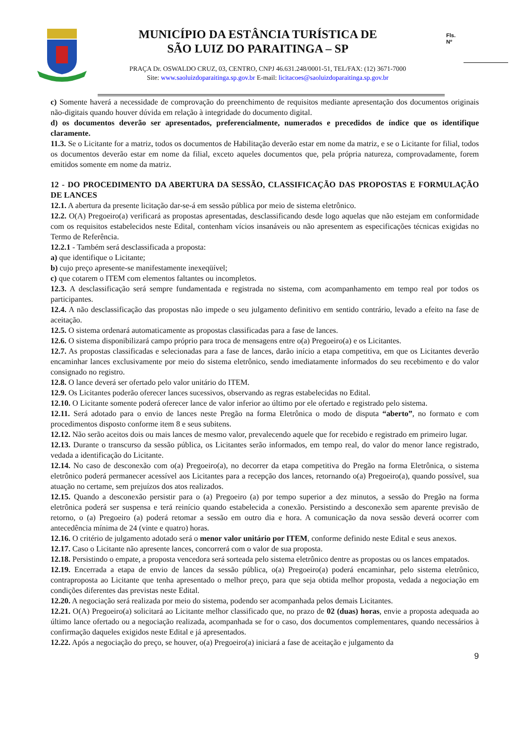MUNICÍPIO DA ESTÂNCIA TURÍSTICA DE
SÃO LUIZ DO PARAITINGA – SP
Fls.
Nº
PRAÇA Dr. OSWALDO CRUZ, 03, CENTRO, CNPJ 46.631.248/0001-51, TEL/FAX: (12) 3671-7000
Site: www.saoluizdoparaitinga.sp.gov.br E-mail: licitacoes@saoluizdoparaitinga.sp.gov.br
c) Somente haverá a necessidade de comprovação do preenchimento de requisitos mediante apresentação dos documentos originais não-digitais quando houver dúvida em relação à integridade do documento digital.
d) os documentos deverão ser apresentados, preferencialmente, numerados e precedidos de índice que os identifique claramente.
11.3. Se o Licitante for a matriz, todos os documentos de Habilitação deverão estar em nome da matriz, e se o Licitante for filial, todos os documentos deverão estar em nome da filial, exceto aqueles documentos que, pela própria natureza, comprovadamente, forem emitidos somente em nome da matriz.
12 - DO PROCEDIMENTO DA ABERTURA DA SESSÃO, CLASSIFICAÇÃO DAS PROPOSTAS E FORMULAÇÃO DE LANCES
12.1. A abertura da presente licitação dar-se-á em sessão pública por meio de sistema eletrônico.
12.2. O(A) Pregoeiro(a) verificará as propostas apresentadas, desclassificando desde logo aquelas que não estejam em conformidade com os requisitos estabelecidos neste Edital, contenham vícios insanáveis ou não apresentem as especificações técnicas exigidas no Termo de Referência.
12.2.1 - Também será desclassificada a proposta:
a) que identifique o Licitante;
b) cujo preço apresente-se manifestamente inexeqüível;
c) que cotarem o ITEM com elementos faltantes ou incompletos.
12.3. A desclassificação será sempre fundamentada e registrada no sistema, com acompanhamento em tempo real por todos os participantes.
12.4. A não desclassificação das propostas não impede o seu julgamento definitivo em sentido contrário, levado a efeito na fase de aceitação.
12.5. O sistema ordenará automaticamente as propostas classificadas para a fase de lances.
12.6. O sistema disponibilizará campo próprio para troca de mensagens entre o(a) Pregoeiro(a) e os Licitantes.
12.7. As propostas classificadas e selecionadas para a fase de lances, darão início a etapa competitiva, em que os Licitantes deverão encaminhar lances exclusivamente por meio do sistema eletrônico, sendo imediatamente informados do seu recebimento e do valor consignado no registro.
12.8. O lance deverá ser ofertado pelo valor unitário do ITEM.
12.9. Os Licitantes poderão oferecer lances sucessivos, observando as regras estabelecidas no Edital.
12.10. O Licitante somente poderá oferecer lance de valor inferior ao último por ele ofertado e registrado pelo sistema.
12.11. Será adotado para o envio de lances neste Pregão na forma Eletrônica o modo de disputa “aberto”, no formato e com procedimentos disposto conforme item 8 e seus subitens.
12.12. Não serão aceitos dois ou mais lances de mesmo valor, prevalecendo aquele que for recebido e registrado em primeiro lugar.
12.13. Durante o transcurso da sessão pública, os Licitantes serão informados, em tempo real, do valor do menor lance registrado, vedada a identificação do Licitante.
12.14. No caso de desconexão com o(a) Pregoeiro(a), no decorrer da etapa competitiva do Pregão na forma Eletrônica, o sistema eletrônico poderá permanecer acessível aos Licitantes para a recepção dos lances, retornando o(a) Pregoeiro(a), quando possível, sua atuação no certame, sem prejuízos dos atos realizados.
12.15. Quando a desconexão persistir para o (a) Pregoeiro (a) por tempo superior a dez minutos, a sessão do Pregão na forma eletrônica poderá ser suspensa e terá reinício quando estabelecida a conexão. Persistindo a desconexão sem aparente previsão de retorno, o (a) Pregoeiro (a) poderá retomar a sessão em outro dia e hora. A comunicação da nova sessão deverá ocorrer com antecedência mínima de 24 (vinte e quatro) horas.
12.16. O critério de julgamento adotado será o menor valor unitário por ITEM, conforme definido neste Edital e seus anexos.
12.17. Caso o Licitante não apresente lances, concorrerá com o valor de sua proposta.
12.18. Persistindo o empate, a proposta vencedora será sorteada pelo sistema eletrônico dentre as propostas ou os lances empatados.
12.19. Encerrada a etapa de envio de lances da sessão pública, o(a) Pregoeiro(a) poderá encaminhar, pelo sistema eletrônico, contraproposta ao Licitante que tenha apresentado o melhor preço, para que seja obtida melhor proposta, vedada a negociação em condições diferentes das previstas neste Edital.
12.20. A negociação será realizada por meio do sistema, podendo ser acompanhada pelos demais Licitantes.
12.21. O(A) Pregoeiro(a) solicitará ao Licitante melhor classificado que, no prazo de 02 (duas) horas, envie a proposta adequada ao último lance ofertado ou a negociação realizada, acompanhada se for o caso, dos documentos complementares, quando necessários à confirmação daqueles exigidos neste Edital e já apresentados.
12.22. Após a negociação do preço, se houver, o(a) Pregoeiro(a) iniciará a fase de aceitação e julgamento da
9